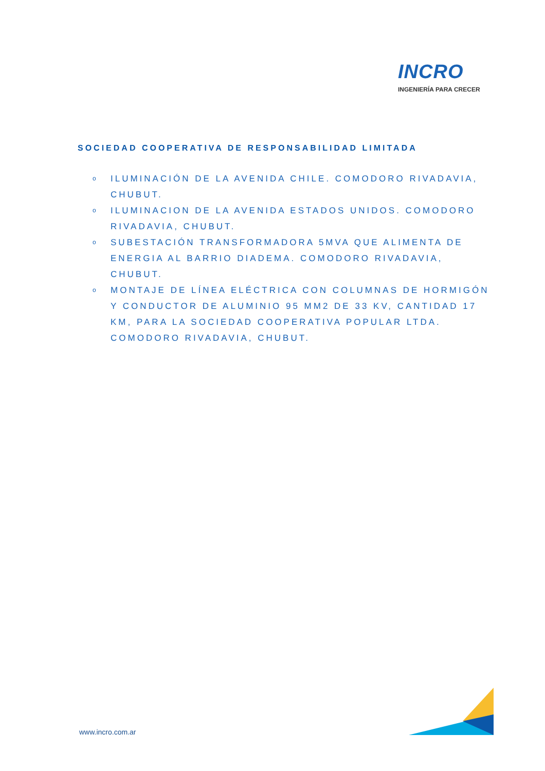INCRO
INGENIERÍA PARA CRECER
SOCIEDAD COOPERATIVA DE RESPONSABILIDAD LIMITADA
o ILUMINACIÓN DE LA AVENIDA CHILE. COMODORO RIVADAVIA, CHUBUT.
o ILUMINACION DE LA AVENIDA ESTADOS UNIDOS. COMODORO RIVADAVIA, CHUBUT.
o SUBESTACIÓN TRANSFORMADORA 5MVA QUE ALIMENTA DE ENERGIA AL BARRIO DIADEMA. COMODORO RIVADAVIA, CHUBUT.
o MONTAJE DE LÍNEA ELÉCTRICA CON COLUMNAS DE HORMIGÓN Y CONDUCTOR DE ALUMINIO 95 MM2 DE 33 KV, CANTIDAD 17 KM, PARA LA SOCIEDAD COOPERATIVA POPULAR LTDA. COMODORO RIVADAVIA, CHUBUT.
www.incro.com.ar